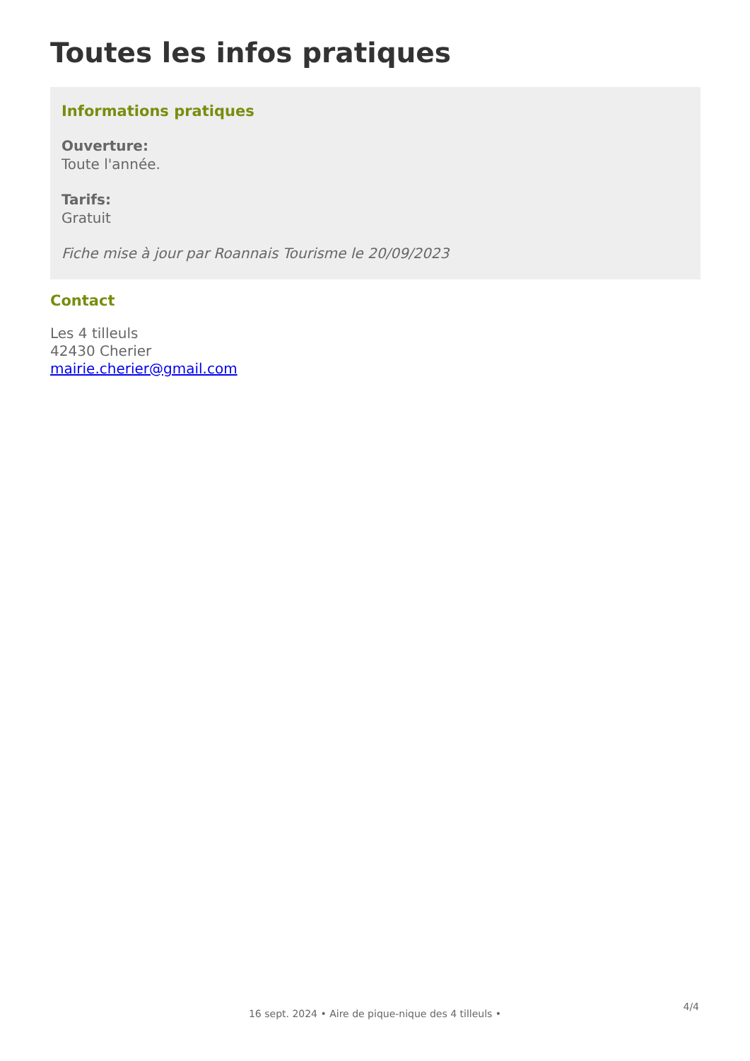Toutes les infos pratiques
Informations pratiques
Ouverture:
Toute l'année.
Tarifs:
Gratuit
Fiche mise à jour par Roannais Tourisme le 20/09/2023
Contact
Les 4 tilleuls
42430 Cherier
mairie.cherier@gmail.com
4/4
16 sept. 2024 • Aire de pique-nique des 4 tilleuls •